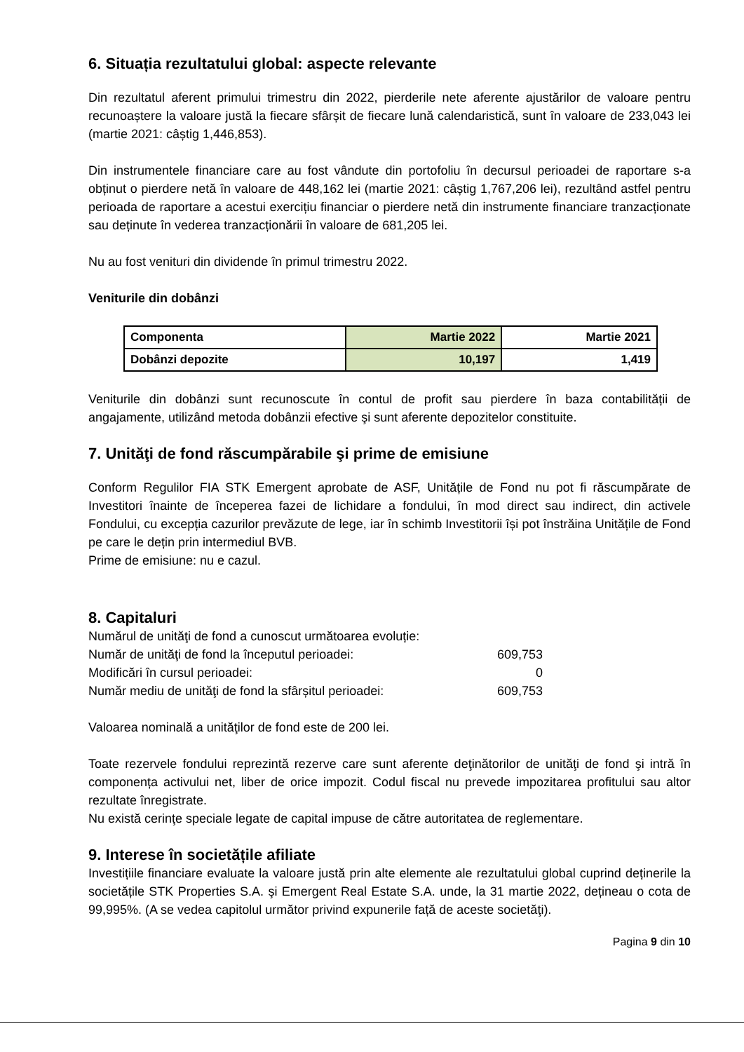6. Situația rezultatului global: aspecte relevante
Din rezultatul aferent primului trimestru din 2022, pierderile nete aferente ajustărilor de valoare pentru recunoaștere la valoare justă la fiecare sfârșit de fiecare lună calendaristică, sunt în valoare de 233,043 lei (martie 2021: câștig 1,446,853).
Din instrumentele financiare care au fost vândute din portofoliu în decursul perioadei de raportare s-a obținut o pierdere netă în valoare de 448,162 lei (martie 2021: câștig 1,767,206 lei), rezultând astfel pentru perioada de raportare a acestui exercițiu financiar o pierdere netă din instrumente financiare tranzacționate sau deținute în vederea tranzacționării în valoare de 681,205 lei.
Nu au fost venituri din dividende în primul trimestru 2022.
Veniturile din dobânzi
| Componenta | Martie 2022 | Martie 2021 |
| Dobânzi depozite | 10,197 | 1,419 |
Veniturile din dobânzi sunt recunoscute în contul de profit sau pierdere în baza contabilității de angajamente, utilizând metoda dobânzii efective şi sunt aferente depozitelor constituite.
7. Unităţi de fond răscumpărabile şi prime de emisiune
Conform Regulilor FIA STK Emergent aprobate de ASF, Unitățile de Fond nu pot fi răscumpărate de Investitori înainte de începerea fazei de lichidare a fondului, în mod direct sau indirect, din activele Fondului, cu excepția cazurilor prevăzute de lege, iar în schimb Investitorii își pot înstrăina Unitățile de Fond pe care le dețin prin intermediul BVB.
Prime de emisiune: nu e cazul.
8. Capitaluri
| Numărul de unităţi de fond a cunoscut următoarea evoluție: | |
| Număr de unităţi de fond la începutul perioadei: | 609,753 |
| Modificări în cursul perioadei: | 0 |
| Număr mediu de unităţi de fond la sfârșitul perioadei: | 609,753 |
Valoarea nominală a unităţilor de fond este de 200 lei.
Toate rezervele fondului reprezintă rezerve care sunt aferente deţinătorilor de unităţi de fond şi intră în componența activului net, liber de orice impozit. Codul fiscal nu prevede impozitarea profitului sau altor rezultate înregistrate.
Nu există cerinţe speciale legate de capital impuse de către autoritatea de reglementare.
9. Interese în societățile afiliate
Investițiile financiare evaluate la valoare justă prin alte elemente ale rezultatului global cuprind deținerile la societățile STK Properties S.A. şi Emergent Real Estate S.A. unde, la 31 martie 2022, dețineau o cota de 99,995%. (A se vedea capitolul următor privind expunerile față de aceste societăţi).
Pagina 9 din 10